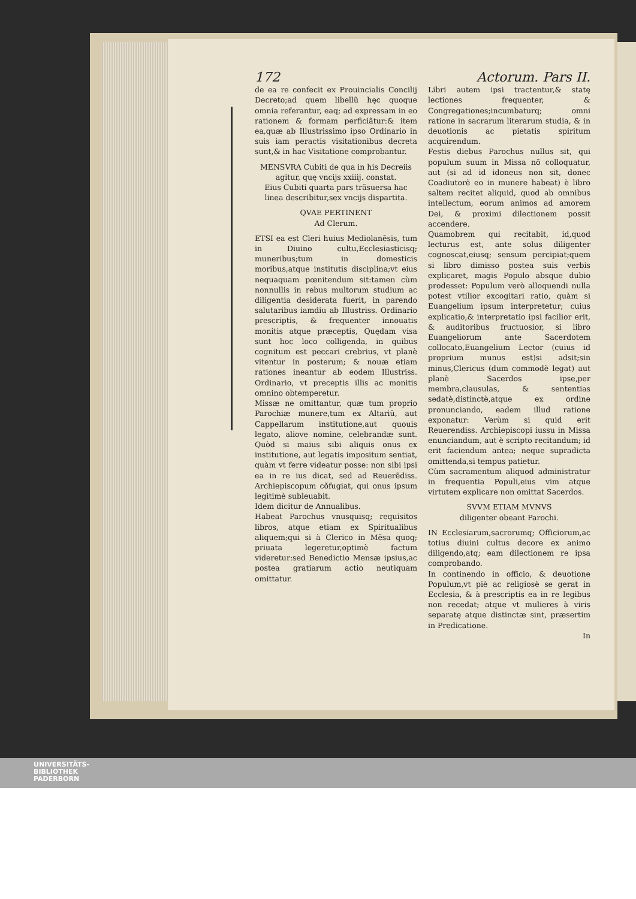172 Actorum. Pars II.
de ea re confecit ex Prouincialis Concilij Decreto;ad quem libellũ hęc quoque omnia referantur, eaq; ad expressam in eo rationem & formam perficiãtur:& item ea,quæ ab Illustrissimo ipso Ordinario in suis iam peractis visitationibus decreta sunt,& in hac Visitatione comprobantur.
MENSVRA Cubiti de qua in his Decreiis agitur, quę vncijs xxiiij. constat.
Eius Cubiti quarta pars trãsuersa hac linea describitur,sex vncijs dispartita.
QVAE PERTINENT
Ad Clerum.
ETSI ea est Cleri huius Mediolanẽsis, tum in Diuino cultu,Ecclesiasticisq; muneribus;tum in domesticis moribus,atque institutis disciplina;vt eius nequaquam pœnitendum sit:tamen cùm nonnullis in rebus multorum studium ac diligentia desiderata fuerit, in parendo salutaribus iamdiu ab Illustriss. Ordinario prescriptis, & frequenter innouatis monitis atque præceptis, Quędam visa sunt hoc loco colligenda, in quibus cognitum est peccari crebrius, vt planè vitentur in posterum; & nouæ etiam rationes ineantur ab eodem Illustriss. Ordinario, vt preceptis illis ac monitis omnino obtemperetur.
Missæ ne omittantur, quæ tum proprio Parochiæ munere,tum ex Altariũ, aut Cappellarum institutione,aut quouis legato, aliove nomine, celebrandæ sunt. Quòd si maius sibi aliquis onus ex institutione, aut legatis impositum sentiat, quàm vt ferre videatur posse: non sibi ipsi ea in re ius dicat, sed ad Reuerẽdiss. Archiepiscopum cõfugiat, qui onus ipsum legitimè subleuabit.
Idem dicitur de Annualibus.
Habeat Parochus vnusquisq; requisitos libros, atque etiam ex Spiritualibus aliquem;qui si à Clerico in Mẽsa quoq; priuata legeretur,optimè factum videretur:sed Benedictio Mensæ ipsius,ac postea gratiarum actio neutiquam omittatur.
Libri autem ipsi tractentur,& statę lectiones frequenter, & Congregationes;incumbaturq; omni ratione in sacrarum literarum studia, & in deuotionis ac pietatis spiritum acquirendum.
Festis diebus Parochus nullus sit, qui populum suum in Missa nõ colloquatur, aut (si ad id idoneus non sit, donec Coadiutorẽ eo in munere habeat) è libro saltem recitet aliquid, quod ab omnibus intellectum, eorum animos ad amorem Dei, & proximi dilectionem possit accendere.
Quamobrem qui recitabit, id,quod lecturus est, ante solus diligenter cognoscat,eiusq; sensum percipiat;quem si libro dimisso postea suis verbis explicaret, magis Populo absque dubio prodesset: Populum verò alloquendi nulla potest vtilior excogitari ratio, quàm si Euangelium ipsum interpretetur; cuius explicatio,& interpretatio ipsi facilior erit, & auditoribus fructuosior, si libro Euangeliorum ante Sacerdotem collocato,Euangelium Lector (cuius id proprium munus est)si adsit;sin minus,Clericus (dum commodè legat) aut planè Sacerdos ipse,per membra,clausulas, & sententias sedatè,distinctè,atque ex ordine pronunciando, eadem illud ratione exponatur: Verùm si quid erit Reuerendiss. Archiepiscopi iussu in Missa enunciandum, aut è scripto recitandum; id erit faciendum antea; neque supradicta omittenda,si tempus patietur.
Cùm sacramentum aliquod administratur in frequentia Populi,eius vim atque virtutem explicare non omittat Sacerdos.
SVVM ETIAM MVNVS
diligenter obeant Parochi.
IN Ecclesiarum,sacrorumq; Officiorum,ac totius diuini cultus decore ex animo diligendo,atq; eam dilectionem re ipsa comprobando.
In continendo in officio, & deuotione Populum,vt piè ac religiosè se gerat in Ecclesia, & à prescriptis ea in re legibus non recedat; atque vt mulieres à viris separatę atque distinctæ sint, præsertim in Predicatione.
In
UNIVERSITÄTS-
BIBLIOTHEK
PADERBORN